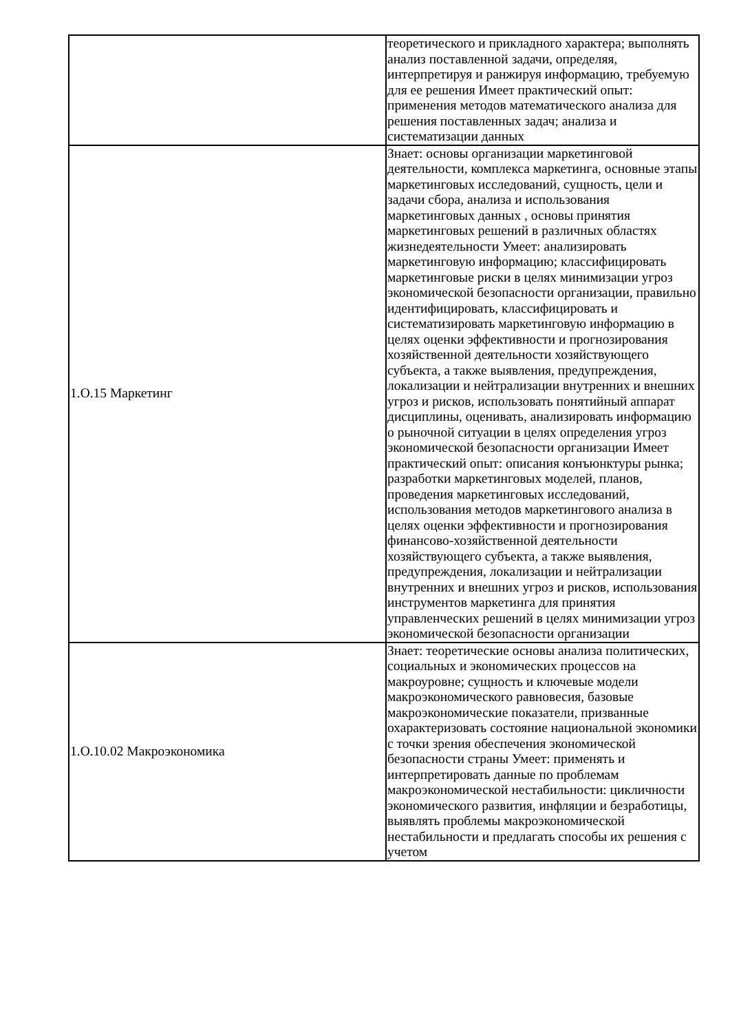| | теоретического и прикладного характера; выполнять анализ поставленной задачи, определяя, интерпретируя и ранжируя информацию, требуемую для ее решения Имеет практический опыт: применения методов математического анализа для решения поставленных задач; анализа и систематизации данных |
| 1.О.15 Маркетинг | Знает: основы организации маркетинговой деятельности, комплекса маркетинга, основные этапы маркетинговых исследований, сущность, цели и задачи сбора, анализа и использования маркетинговых данных , основы принятия маркетинговых решений в различных областях жизнедеятельности Умеет: анализировать маркетинговую информацию; классифицировать маркетинговые риски в целях минимизации угроз экономической безопасности организации, правильно идентифицировать, классифицировать и систематизировать маркетинговую информацию в целях оценки эффективности и прогнозирования хозяйственной деятельности хозяйствующего субъекта, а также выявления, предупреждения, локализации и нейтрализации внутренних и внешних угроз и рисков, использовать понятийный аппарат дисциплины, оценивать, анализировать информацию о рыночной ситуации в целях определения угроз экономической безопасности организации Имеет практический опыт: описания конъюнктуры рынка; разработки маркетинговых моделей, планов, проведения маркетинговых исследований, использования методов маркетингового анализа в целях оценки эффективности и прогнозирования финансово-хозяйственной деятельности хозяйствующего субъекта, а также выявления, предупреждения, локализации и нейтрализации внутренних и внешних угроз и рисков, использования инструментов маркетинга для принятия управленческих решений в целях минимизации угроз экономической безопасности организации |
| 1.О.10.02 Макроэкономика | Знает: теоретические основы анализа политических, социальных и экономических процессов на макроуровне; сущность и ключевые модели макроэкономического равновесия, базовые макроэкономические показатели, призванные охарактеризовать состояние национальной экономики с точки зрения обеспечения экономической безопасности страны Умеет: применять и интерпретировать данные по проблемам макроэкономической нестабильности: цикличности экономического развития, инфляции и безработицы, выявлять проблемы макроэкономической нестабильности и предлагать способы их решения с учетом |